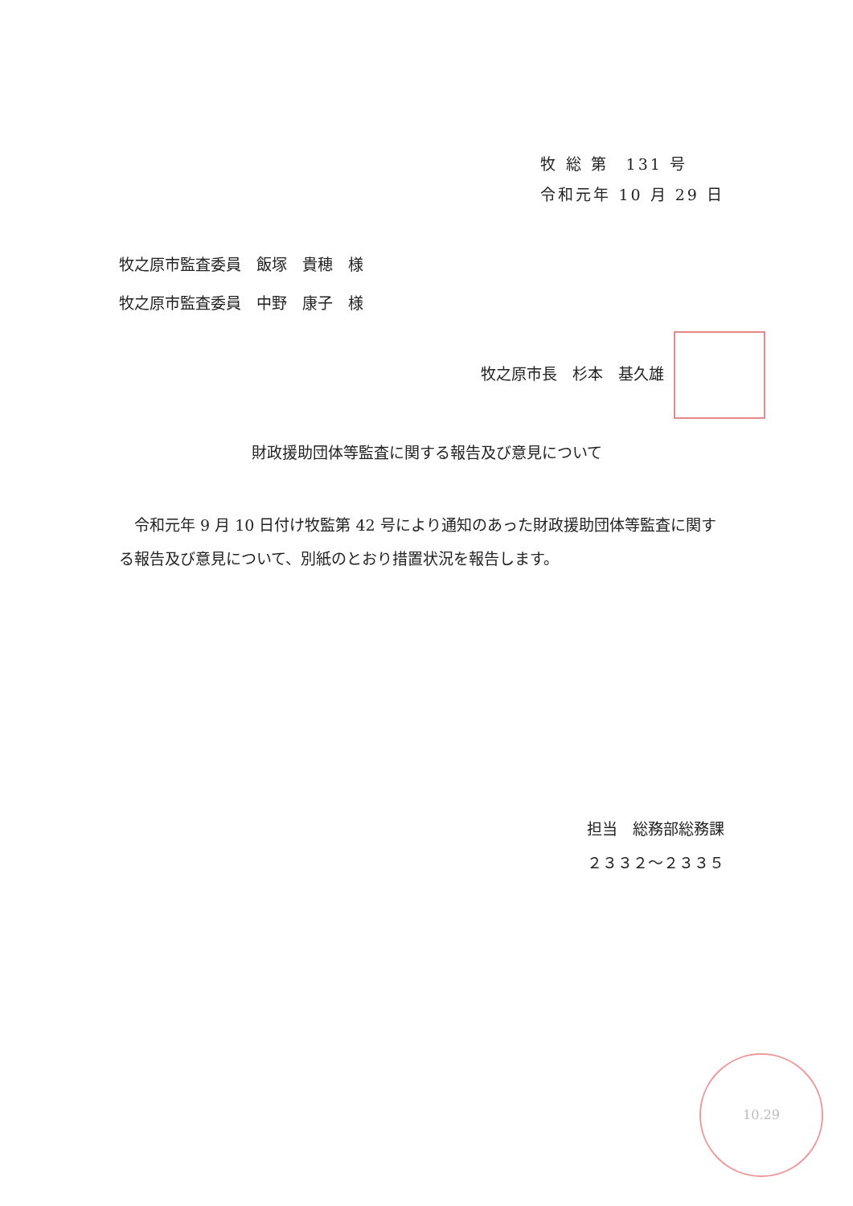牧 総 第　131 号
令和元年 10 月 29 日
牧之原市監査委員　飯塚　貴穂　様
牧之原市監査委員　中野　康子　様
牧之原市長　杉本　基久雄
財政援助団体等監査に関する報告及び意見について
令和元年 9 月 10 日付け牧監第 42 号により通知のあった財政援助団体等監査に関する報告及び意見について、別紙のとおり措置状況を報告します。
担当　総務部総務課
２３３２〜２３３５
10.29